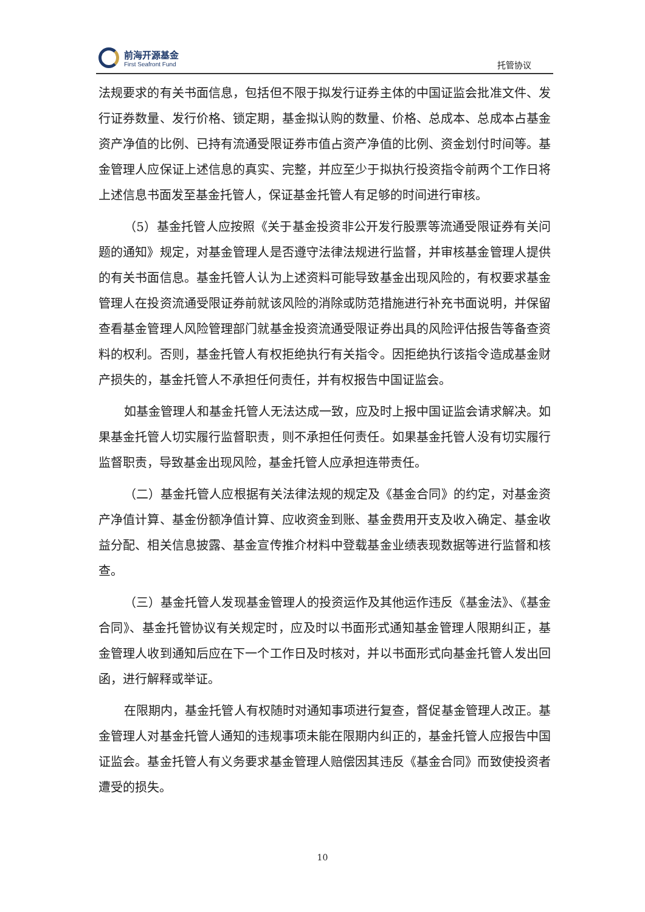前海开源基金
First Seafront Fund
托管协议
法规要求的有关书面信息，包括但不限于拟发行证券主体的中国证监会批准文件、发行证券数量、发行价格、锁定期，基金拟认购的数量、价格、总成本、总成本占基金资产净值的比例、已持有流通受限证券市值占资产净值的比例、资金划付时间等。基金管理人应保证上述信息的真实、完整，并应至少于拟执行投资指令前两个工作日将上述信息书面发至基金托管人，保证基金托管人有足够的时间进行审核。
（5）基金托管人应按照《关于基金投资非公开发行股票等流通受限证券有关问题的通知》规定，对基金管理人是否遵守法律法规进行监督，并审核基金管理人提供的有关书面信息。基金托管人认为上述资料可能导致基金出现风险的，有权要求基金管理人在投资流通受限证券前就该风险的消除或防范措施进行补充书面说明，并保留查看基金管理人风险管理部门就基金投资流通受限证券出具的风险评估报告等备查资料的权利。否则，基金托管人有权拒绝执行有关指令。因拒绝执行该指令造成基金财产损失的，基金托管人不承担任何责任，并有权报告中国证监会。
如基金管理人和基金托管人无法达成一致，应及时上报中国证监会请求解决。如果基金托管人切实履行监督职责，则不承担任何责任。如果基金托管人没有切实履行监督职责，导致基金出现风险，基金托管人应承担连带责任。
（二）基金托管人应根据有关法律法规的规定及《基金合同》的约定，对基金资产净值计算、基金份额净值计算、应收资金到账、基金费用开支及收入确定、基金收益分配、相关信息披露、基金宣传推介材料中登载基金业绩表现数据等进行监督和核查。
（三）基金托管人发现基金管理人的投资运作及其他运作违反《基金法》、《基金合同》、基金托管协议有关规定时，应及时以书面形式通知基金管理人限期纠正，基金管理人收到通知后应在下一个工作日及时核对，并以书面形式向基金托管人发出回函，进行解释或举证。
在限期内，基金托管人有权随时对通知事项进行复查，督促基金管理人改正。基金管理人对基金托管人通知的违规事项未能在限期内纠正的，基金托管人应报告中国证监会。基金托管人有义务要求基金管理人赔偿因其违反《基金合同》而致使投资者遭受的损失。
10